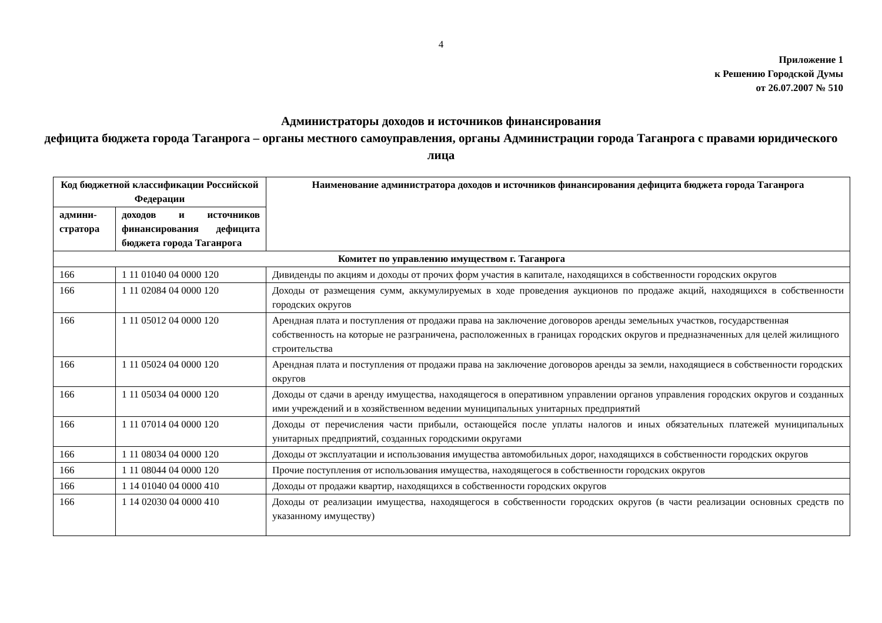4
Приложение 1
к Решению Городской Думы
от 26.07.2007 № 510
Администраторы доходов и источников финансирования
дефицита бюджета города Таганрога – органы местного самоуправления, органы Администрации города Таганрога с правами юридического лица
| Код бюджетной классификации Российской Федерации | | Наименование администратора доходов и источников финансирования дефицита бюджета города Таганрога |
| --- | --- | --- |
| админи- стратора | доходов и источников финансирования дефицита бюджета города Таганрога | |
| Комитет по управлению имуществом г. Таганрога | | |
| 166 | 1 11 01040 04 0000 120 | Дивиденды по акциям и доходы от прочих форм участия в капитале, находящихся в собственности городских округов |
| 166 | 1 11 02084 04 0000 120 | Доходы от размещения сумм, аккумулируемых в ходе проведения аукционов по продаже акций, находящихся в собственности городских округов |
| 166 | 1 11 05012 04 0000 120 | Арендная плата и поступления от продажи права на заключение договоров аренды земельных участков, государственная собственность на которые не разграничена, расположенных в границах городских округов и предназначенных для целей жилищного строительства |
| 166 | 1 11 05024 04 0000 120 | Арендная плата и поступления от продажи права на заключение договоров аренды за земли, находящиеся в собственности городских округов |
| 166 | 1 11 05034 04 0000 120 | Доходы от сдачи в аренду имущества, находящегося в оперативном управлении органов управления городских округов и созданных ими учреждений и в хозяйственном ведении муниципальных унитарных предприятий |
| 166 | 1 11 07014 04 0000 120 | Доходы от перечисления части прибыли, остающейся после уплаты налогов и иных обязательных платежей муниципальных унитарных предприятий, созданных городскими округами |
| 166 | 1 11 08034 04 0000 120 | Доходы от эксплуатации и использования имущества автомобильных дорог, находящихся в собственности городских округов |
| 166 | 1 11 08044 04 0000 120 | Прочие поступления от использования имущества, находящегося в собственности городских округов |
| 166 | 1 14 01040 04 0000 410 | Доходы от продажи квартир, находящихся в собственности городских округов |
| 166 | 1 14 02030 04 0000 410 | Доходы от реализации имущества, находящегося в собственности городских округов (в части реализации основных средств по указанному имуществу) |